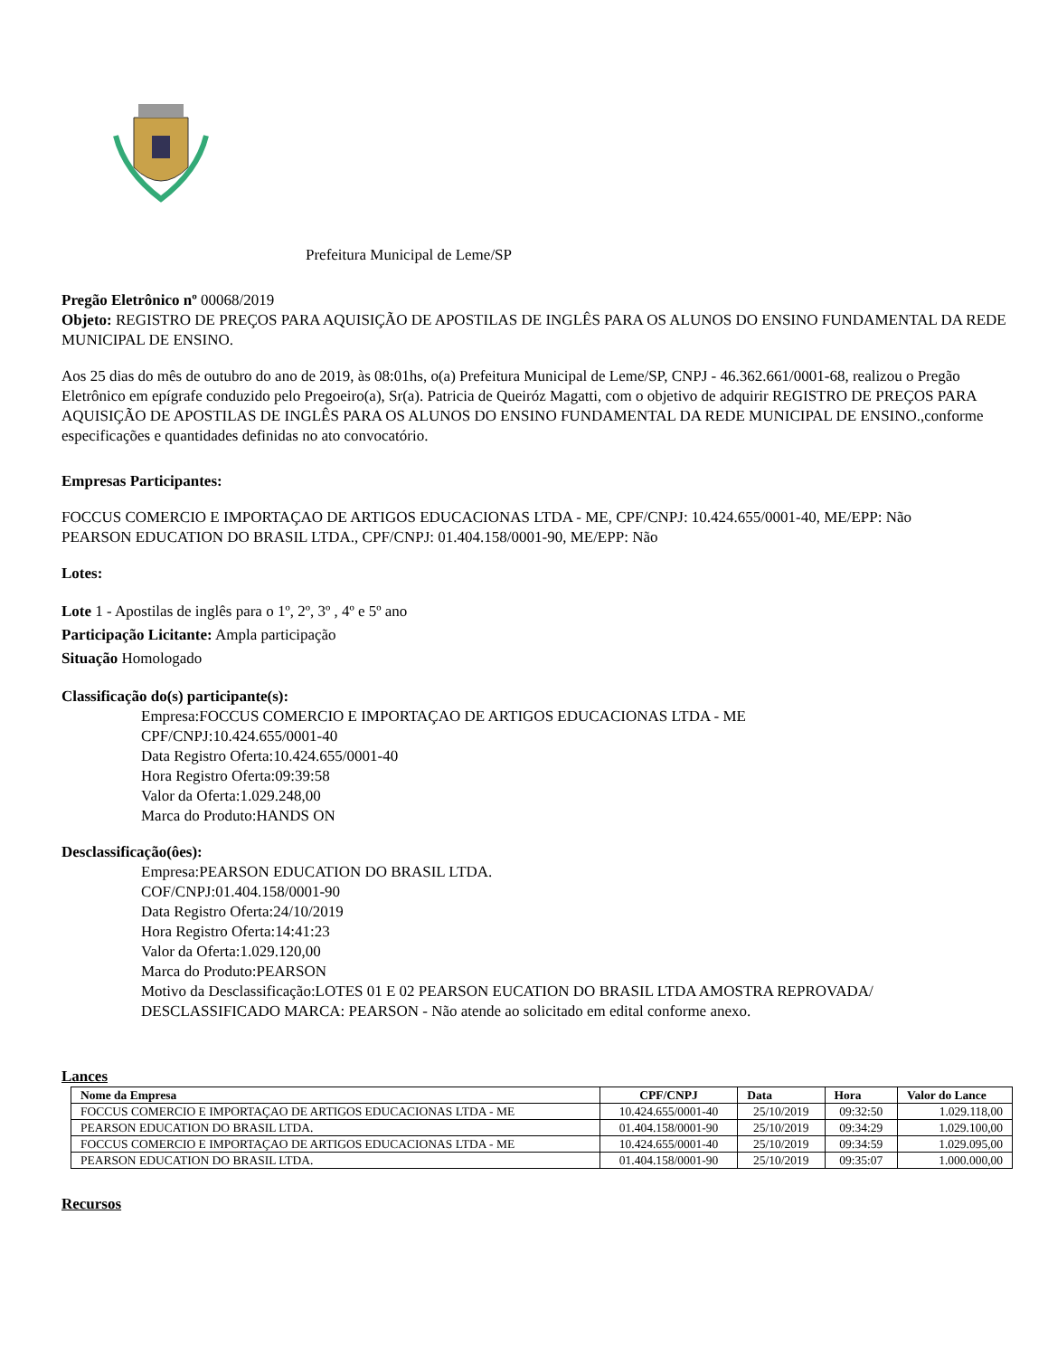Prefeitura Municipal de Leme/SP
Pregão Eletrônico nº 00068/2019
Objeto: REGISTRO DE PREÇOS PARA AQUISIÇÃO DE APOSTILAS DE INGLÊS PARA OS ALUNOS DO ENSINO FUNDAMENTAL DA REDE MUNICIPAL DE ENSINO.
Aos 25 dias do mês de outubro do ano de 2019, às 08:01hs, o(a) Prefeitura Municipal de Leme/SP, CNPJ - 46.362.661/0001-68, realizou o Pregão Eletrônico em epígrafe conduzido pelo Pregoeiro(a), Sr(a). Patricia de Queiróz Magatti, com o objetivo de adquirir REGISTRO DE PREÇOS PARA AQUISIÇÃO DE APOSTILAS DE INGLÊS PARA OS ALUNOS DO ENSINO FUNDAMENTAL DA REDE MUNICIPAL DE ENSINO.,conforme especificações e quantidades definidas no ato convocatório.
Empresas Participantes:
FOCCUS COMERCIO E IMPORTAÇAO DE ARTIGOS EDUCACIONAS LTDA - ME, CPF/CNPJ: 10.424.655/0001-40, ME/EPP: Não
PEARSON EDUCATION DO BRASIL LTDA., CPF/CNPJ: 01.404.158/0001-90, ME/EPP: Não
Lotes:
Lote 1 - Apostilas de inglês para o 1º, 2º, 3º , 4º e 5º ano
Participação Licitante: Ampla participação
Situação Homologado
Classificação do(s) participante(s):
Empresa:FOCCUS COMERCIO E IMPORTAÇAO DE ARTIGOS EDUCACIONAS LTDA - ME
CPF/CNPJ:10.424.655/0001-40
Data Registro Oferta:10.424.655/0001-40
Hora Registro Oferta:09:39:58
Valor da Oferta:1.029.248,00
Marca do Produto:HANDS ON
Desclassificação(ôes):
Empresa:PEARSON EDUCATION DO BRASIL LTDA.
COF/CNPJ:01.404.158/0001-90
Data Registro Oferta:24/10/2019
Hora Registro Oferta:14:41:23
Valor da Oferta:1.029.120,00
Marca do Produto:PEARSON
Motivo da Desclassificação:LOTES 01 E 02 PEARSON EUCATION DO BRASIL LTDA AMOSTRA REPROVADA/ DESCLASSIFICADO MARCA: PEARSON - Não atende ao solicitado em edital conforme anexo.
Lances
| Nome da Empresa | CPF/CNPJ | Data | Hora | Valor do Lance |
| --- | --- | --- | --- | --- |
| FOCCUS COMERCIO E IMPORTAÇAO DE ARTIGOS EDUCACIONAS LTDA - ME | 10.424.655/0001-40 | 25/10/2019 | 09:32:50 | 1.029.118,00 |
| PEARSON EDUCATION DO BRASIL LTDA. | 01.404.158/0001-90 | 25/10/2019 | 09:34:29 | 1.029.100,00 |
| FOCCUS COMERCIO E IMPORTAÇAO DE ARTIGOS EDUCACIONAS LTDA - ME | 10.424.655/0001-40 | 25/10/2019 | 09:34:59 | 1.029.095,00 |
| PEARSON EDUCATION DO BRASIL LTDA. | 01.404.158/0001-90 | 25/10/2019 | 09:35:07 | 1.000.000,00 |
Recursos